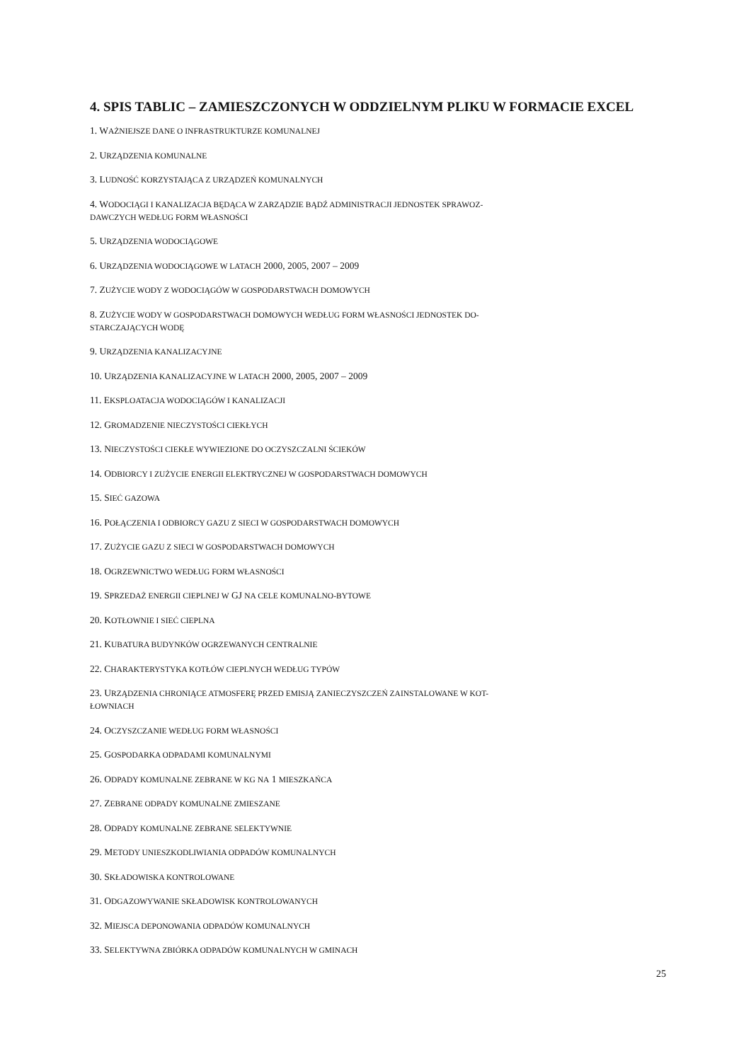4. SPIS TABLIC – ZAMIESZCZONYCH W ODDZIELNYM PLIKU W FORMACIE EXCEL
1. WAŻNIEJSZE DANE O INFRASTRUKTURZE KOMUNALNEJ
2. URZĄDZENIA KOMUNALNE
3. LUDNOŚĆ KORZYSTAJĄCA Z URZĄDZEŃ KOMUNALNYCH
4. WODOCIĄGI I KANALIZACJA BĘDĄCA W ZARZĄDZIE BĄDŹ ADMINISTRACJI JEDNOSTEK SPRAWOZ-
DAWCZYCH WEDŁUG FORM WŁASNOŚCI
5. URZĄDZENIA WODOCIĄGOWE
6. URZĄDZENIA WODOCIĄGOWE W LATACH 2000, 2005, 2007 – 2009
7. ZUŻYCIE WODY Z WODOCIĄGÓW W GOSPODARSTWACH DOMOWYCH
8. ZUŻYCIE WODY W GOSPODARSTWACH DOMOWYCH WEDŁUG FORM WŁASNOŚCI JEDNOSTEK DO-
STARCZAJĄCYCH WODĘ
9. URZĄDZENIA KANALIZACYJNE
10. URZĄDZENIA KANALIZACYJNE W LATACH 2000, 2005, 2007 – 2009
11. EKSPLOATACJA WODOCIĄGÓW I KANALIZACJI
12. GROMADZENIE NIECZYSTOŚCI CIEKŁYCH
13. NIECZYSTOŚCI CIEKŁE WYWIEZIONE DO OCZYSZCZALNI ŚCIEKÓW
14. ODBIORCY I ZUŻYCIE ENERGII ELEKTRYCZNEJ W GOSPODARSTWACH DOMOWYCH
15. SIEĆ GAZOWA
16. POŁĄCZENIA I ODBIORCY GAZU Z SIECI W GOSPODARSTWACH DOMOWYCH
17. ZUŻYCIE GAZU Z SIECI W GOSPODARSTWACH DOMOWYCH
18. OGRZEWNICTWO WEDŁUG FORM WŁASNOŚCI
19. SPRZEDAŻ ENERGII CIEPLNEJ W GJ NA CELE KOMUNALNO-BYTOWE
20. KOTŁOWNIE I SIEĆ CIEPLNA
21. KUBATURA BUDYNKÓW OGRZEWANYCH CENTRALNIE
22. CHARAKTERYSTYKA KOTŁÓW CIEPLNYCH WEDŁUG TYPÓW
23. URZĄDZENIA CHRONIĄCE ATMOSFERĘ PRZED EMISJĄ ZANIECZYSZCZEŃ ZAINSTALOWANE W KOT-
ŁOWNIACH
24. OCZYSZCZANIE WEDŁUG FORM WŁASNOŚCI
25. GOSPODARKA ODPADAMI KOMUNALNYMI
26. ODPADY KOMUNALNE ZEBRANE W KG NA 1 MIESZKAŃCA
27. ZEBRANE ODPADY KOMUNALNE ZMIESZANE
28. ODPADY KOMUNALNE ZEBRANE SELEKTYWNIE
29. METODY UNIESZKODLIWIANIA ODPADÓW KOMUNALNYCH
30. SKŁADOWISKA KONTROLOWANE
31. ODGAZOWYWANIE SKŁADOWISK KONTROLOWANYCH
32. MIEJSCA DEPONOWANIA ODPADÓW KOMUNALNYCH
33. SELEKTYWNA ZBIÓRKA ODPADÓW KOMUNALNYCH W GMINACH
25